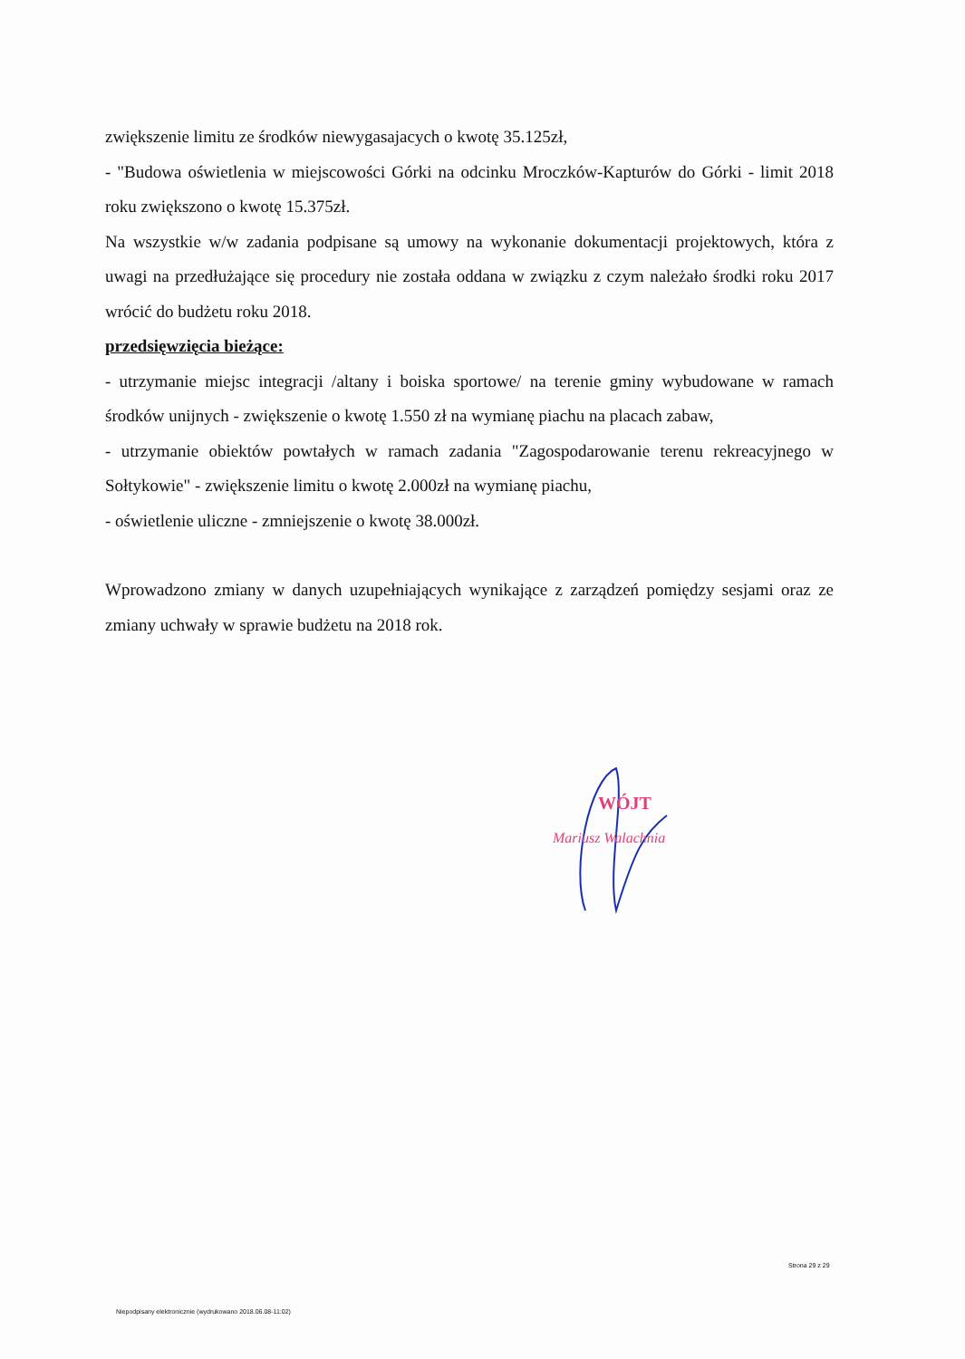zwiększenie limitu ze środków niewygasajacych o kwotę 35.125zł,
- "Budowa oświetlenia w miejscowości Górki na odcinku Mroczków-Kapturów do Górki - limit 2018 roku zwiększono o kwotę 15.375zł.
Na wszystkie w/w zadania podpisane są umowy na wykonanie dokumentacji projektowych, która z uwagi na przedłużające się procedury nie została oddana w związku z czym należało środki roku 2017 wrócić do budżetu roku 2018.
przedsięwzięcia bieżące:
- utrzymanie miejsc integracji /altany i boiska sportowe/ na terenie gminy wybudowane w ramach środków unijnych - zwiększenie o kwotę 1.550 zł na wymianę piachu na placach zabaw,
- utrzymanie obiektów powtałych w ramach zadania "Zagospodarowanie terenu rekreacyjnego w Sołtykowie" - zwiększenie limitu o kwotę 2.000zł na wymianę piachu,
- oświetlenie uliczne - zmniejszenie o kwotę 38.000zł.
Wprowadzono zmiany w danych uzupełniających wynikające z zarządzeń pomiędzy sesjami oraz ze zmiany uchwały w sprawie budżetu na 2018 rok.
WÓJT
Mariusz Walachnia
Strona 29 z 29
Niepodpisany elektronicznie (wydrukowano 2018.06.08-11:02)